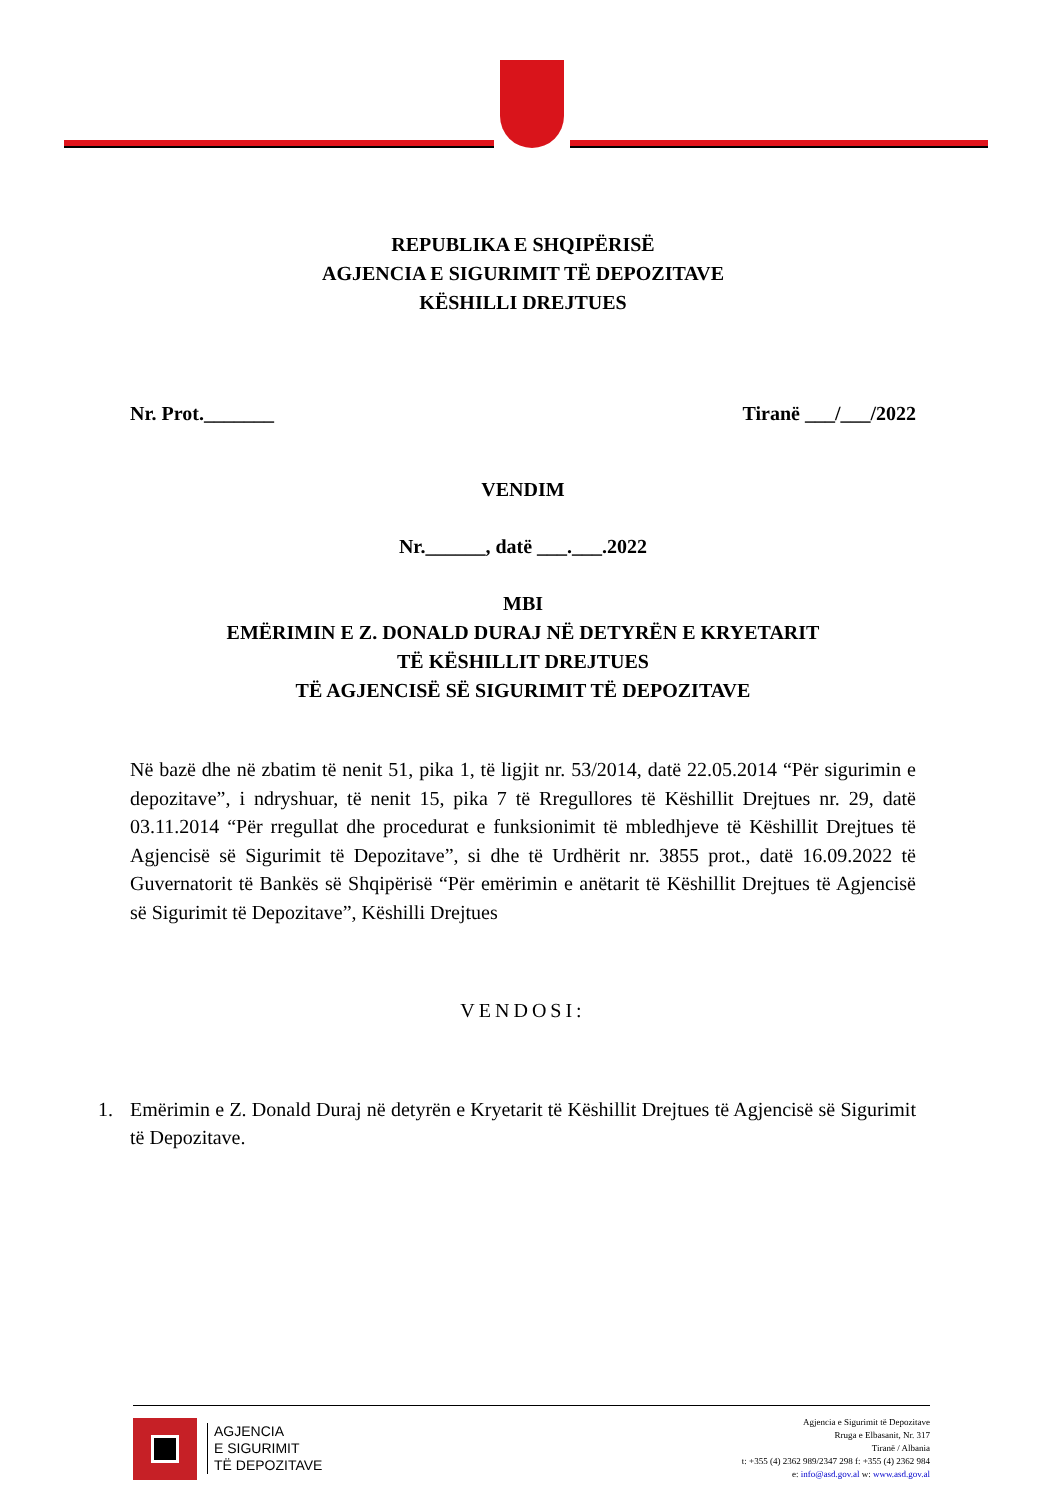REPUBLIKA E SHQIPËRISË
AGJENCIA E SIGURIMIT TË DEPOZITAVE
KËSHILLI DREJTUES
Nr. Prot._______ Tiranë ___/___/2022
VENDIM
Nr.______, datë ___.___.2022
MBI
EMËRIMIN E Z. DONALD DURAJ NË DETYRËN E KRYETARIT
TË KËSHILLIT DREJTUES
TË AGJENCISË SË SIGURIMIT TË DEPOZITAVE
Në bazë dhe në zbatim të nenit 51, pika 1, të ligjit nr. 53/2014, datë 22.05.2014 “Për sigurimin e depozitave”, i ndryshuar, të nenit 15, pika 7 të Rregullores të Këshillit Drejtues nr. 29, datë 03.11.2014 “Për rregullat dhe procedurat e funksionimit të mbledhjeve të Këshillit Drejtues të Agjencisë së Sigurimit të Depozitave”, si dhe të Urdhërit nr. 3855 prot., datë 16.09.2022 të Guvernatorit të Bankës së Shqipërisë “Për emërimin e anëtarit të Këshillit Drejtues të Agjencisë së Sigurimit të Depozitave”, Këshilli Drejtues
VENDOSI:
1. Emërimin e Z. Donald Duraj në detyrën e Kryetarit të Këshillit Drejtues të Agjencisë së Sigurimit të Depozitave.
AGJENCIA
E SIGURIMIT
TË DEPOZITAVE
Agjencia e Sigurimit të Depozitave
Rruga e Elbasanit, Nr. 317
Tiranë / Albania
t: +355 (4) 2362 989/2347 298 f: +355 (4) 2362 984
e: info@asd.gov.al w: www.asd.gov.al